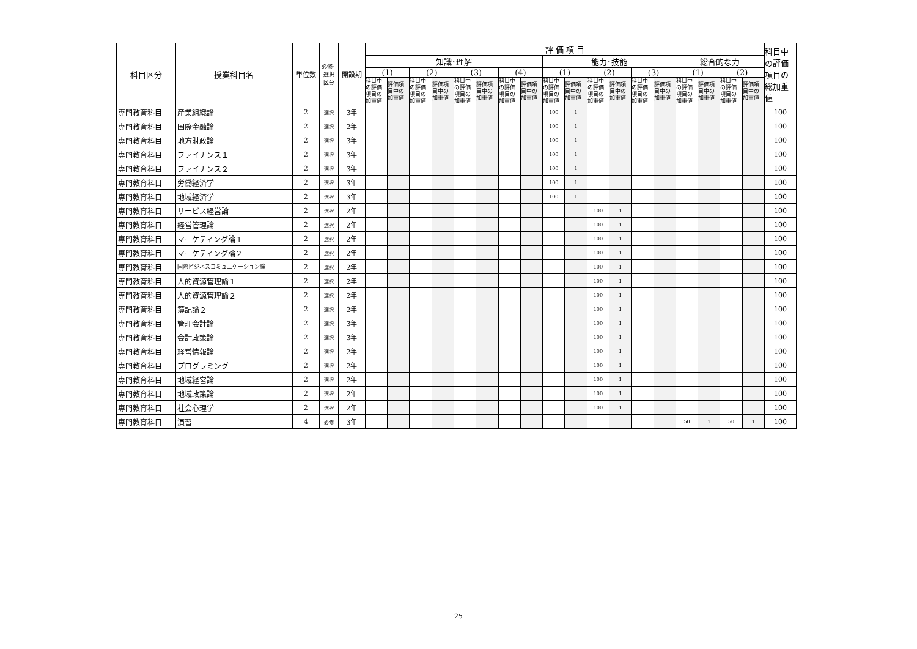| 科目区分 | 授業科目名 | 単位数 | 必修･ 選択 区分 | 開設期 | 評 価 項 目 | | | | | | | | | | | | | | | | | | 科目中 の評価 項目の 総加重 値 |
| --- | --- | --- | --- | --- | --- | --- | --- | --- | --- | --- | --- | --- | --- | --- | --- | --- | --- | --- | --- | --- | --- | --- | --- |
| | | | | | 知識･理解 | | | | | | | | 能力･技能 | | | | | | 総合的な力 | | | | |
| | | | | | (1) | | (2) | | (3) | | (4) | | (1) | | (2) | | (3) | | (1) | | (2) | | |
| | | | | | 科目中 の評価 項目の 加重値 | 評価項 目中の 加重値 | 科目中 の評価 項目の 加重値 | 評価項 目中の 加重値 | 科目中 の評価 項目の 加重値 | 評価項 目中の 加重値 | 科目中 の評価 項目の 加重値 | 評価項 目中の 加重値 | 科目中 の評価 項目の 加重値 | 評価項 目中の 加重値 | 科目中 の評価 項目の 加重値 | 評価項 目中の 加重値 | 科目中 の評価 項目の 加重値 | 評価項 目中の 加重値 | 科目中 の評価 項目の 加重値 | 評価項 目中の 加重値 | 科目中 の評価 項目の 加重値 | 評価項 目中の 加重値 | |
| 専門教育科目 | 産業組織論 | 2 | 選択 | 3年 | | | | | | | | | 100 | 1 | | | | | | | | | 100 |
| 専門教育科目 | 国際金融論 | 2 | 選択 | 2年 | | | | | | | | | 100 | 1 | | | | | | | | | 100 |
| 専門教育科目 | 地方財政論 | 2 | 選択 | 3年 | | | | | | | | | 100 | 1 | | | | | | | | | 100 |
| 専門教育科目 | ファイナンス１ | 2 | 選択 | 3年 | | | | | | | | | 100 | 1 | | | | | | | | | 100 |
| 専門教育科目 | ファイナンス２ | 2 | 選択 | 3年 | | | | | | | | | 100 | 1 | | | | | | | | | 100 |
| 専門教育科目 | 労働経済学 | 2 | 選択 | 3年 | | | | | | | | | 100 | 1 | | | | | | | | | 100 |
| 専門教育科目 | 地域経済学 | 2 | 選択 | 3年 | | | | | | | | | 100 | 1 | | | | | | | | | 100 |
| 専門教育科目 | サービス経営論 | 2 | 選択 | 2年 | | | | | | | | | | | 100 | 1 | | | | | | | 100 |
| 専門教育科目 | 経営管理論 | 2 | 選択 | 2年 | | | | | | | | | | | 100 | 1 | | | | | | | 100 |
| 専門教育科目 | マーケティング論１ | 2 | 選択 | 2年 | | | | | | | | | | | 100 | 1 | | | | | | | 100 |
| 専門教育科目 | マーケティング論２ | 2 | 選択 | 2年 | | | | | | | | | | | 100 | 1 | | | | | | | 100 |
| 専門教育科目 | 国際ビジネスコミュニケーション論 | 2 | 選択 | 2年 | | | | | | | | | | | 100 | 1 | | | | | | | 100 |
| 専門教育科目 | 人的資源管理論１ | 2 | 選択 | 2年 | | | | | | | | | | | 100 | 1 | | | | | | | 100 |
| 専門教育科目 | 人的資源管理論２ | 2 | 選択 | 2年 | | | | | | | | | | | 100 | 1 | | | | | | | 100 |
| 専門教育科目 | 簿記論２ | 2 | 選択 | 2年 | | | | | | | | | | | 100 | 1 | | | | | | | 100 |
| 専門教育科目 | 管理会計論 | 2 | 選択 | 3年 | | | | | | | | | | | 100 | 1 | | | | | | | 100 |
| 専門教育科目 | 会計政策論 | 2 | 選択 | 3年 | | | | | | | | | | | 100 | 1 | | | | | | | 100 |
| 専門教育科目 | 経営情報論 | 2 | 選択 | 2年 | | | | | | | | | | | 100 | 1 | | | | | | | 100 |
| 専門教育科目 | プログラミング | 2 | 選択 | 2年 | | | | | | | | | | | 100 | 1 | | | | | | | 100 |
| 専門教育科目 | 地域経営論 | 2 | 選択 | 2年 | | | | | | | | | | | 100 | 1 | | | | | | | 100 |
| 専門教育科目 | 地域政策論 | 2 | 選択 | 2年 | | | | | | | | | | | 100 | 1 | | | | | | | 100 |
| 専門教育科目 | 社会心理学 | 2 | 選択 | 2年 | | | | | | | | | | | 100 | 1 | | | | | | | 100 |
| 専門教育科目 | 演習 | 4 | 必修 | 3年 | | | | | | | | | | | | | | | 50 | 1 | 50 | 1 | 100 |
25